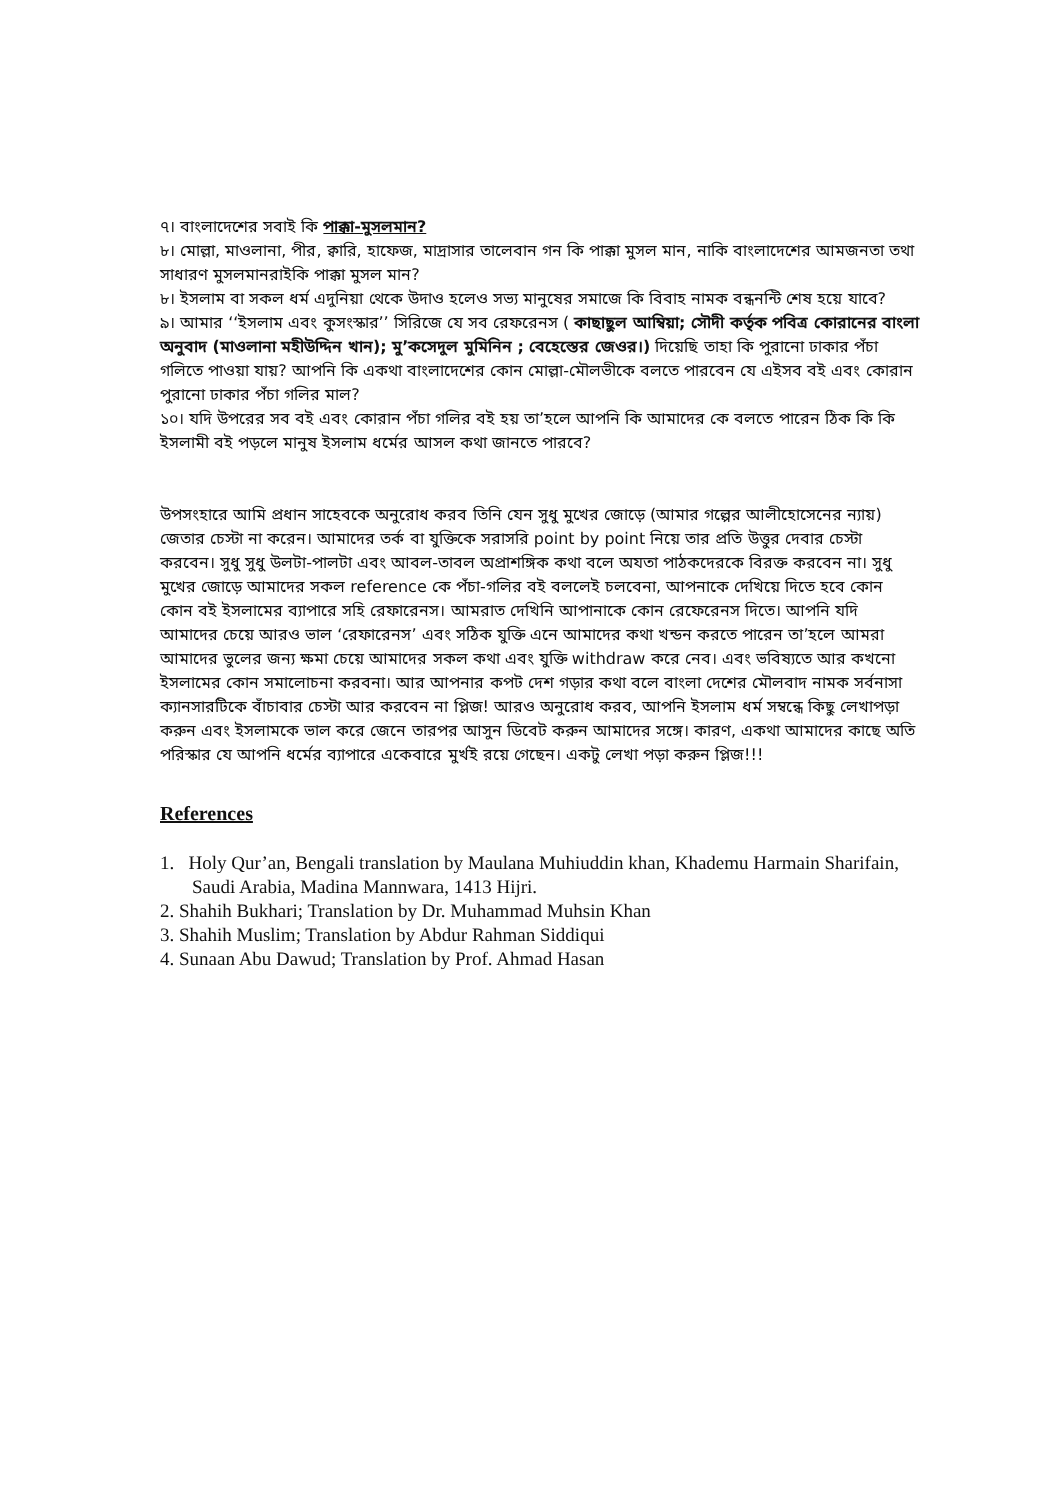৭। বাংলাদেশের সবাই কি পাক্কা-মুসলমান?
৮। মোল্লা, মাওলানা, পীর, ক্বারি, হাফেজ, মাদ্রাসার তালেবান গন কি পাক্কা মুসল মান, নাকি বাংলাদেশের আমজনতা তথা সাধারণ মুসলমানরাইকি পাক্কা মুসল মান?
৮। ইসলাম বা সকল ধর্ম এদুনিয়া থেকে উদাও হলেও সভ্য মানুষের সমাজে কি বিবাহ নামক বন্ধনন্টি শেষ হয়ে যাবে?
৯। আমার ‘‘ইসলাম এবং কুসংস্কার’’ সিরিজে যে সব রেফরেনস ( কাছাছুল আম্বিয়া; সৌদী কর্তৃক পবিত্র কোরানের বাংলা অনুবাদ (মাওলানা মহীউদ্দিন খান); মু’কসেদুল মুমিনিন ; বেহেস্তের জেওর।) দিয়েছি তাহা কি পুরানো ঢাকার পঁচা গলিতে পাওয়া যায়? আপনি কি একথা বাংলাদেশের কোন মোল্লা-মৌলভীকে বলতে পারবেন যে এইসব বই এবং কোরান পুরানো ঢাকার পঁচা গলির মাল?
১০। যদি উপরের সব বই এবং কোরান পঁচা গলির বই হয় তা’হলে আপনি কি আমাদের কে বলতে পারেন ঠিক কি কি ইসলামী বই পড়লে মানুষ ইসলাম ধর্মের আসল কথা জানতে পারবে?
উপসংহারে আমি প্রধান সাহেবকে অনুরোধ করব তিনি যেন সুধু মুখের জোড়ে (আমার গল্পের আলীহোসেনের ন্যায়) জেতার চেস্টা না করেন। আমাদের তর্ক বা যুক্তিকে সরাসরি point by point নিয়ে তার প্রতি উত্তুর দেবার চেস্টা করবেন। সুধু সুধু উলটা-পালটা এবং আবল-তাবল অপ্রাশঙ্গিক কথা বলে অযতা পাঠকদেরকে বিরক্ত করবেন না। সুধু মুখের জোড়ে আমাদের সকল reference কে পঁচা-গলির বই বললেই চলবেনা, আপনাকে দেখিয়ে দিতে হবে কোন কোন বই ইসলামের ব্যাপারে সহি রেফারেনস। আমরাত দেখিনি আপানাকে কোন রেফেরেনস দিতে। আপনি যদি আমাদের চেয়ে আরও ভাল ‘রেফারেনস’ এবং সঠিক যুক্তি এনে আমাদের কথা খন্ডন করতে পারেন তা’হলে আমরা আমাদের ভুলের জন্য ক্ষমা চেয়ে আমাদের সকল কথা এবং যুক্তি withdraw করে নেব। এবং ভবিষ্যতে আর কখনো ইসলামের কোন সমালোচনা করবনা। আর আপনার কপট দেশ গড়ার কথা বলে বাংলা দেশের মৌলবাদ নামক সর্বনাসা ক্যানসারটিকে বাঁচাবার চেস্টা আর করবেন না প্লিজ! আরও অনুরোধ করব, আপনি ইসলাম ধর্ম সম্বন্ধে কিছু লেখাপড়া করুন এবং ইসলামকে ভাল করে জেনে তারপর আসুন ডিবেট করুন আমাদের সঙ্গে। কারণ, একথা আমাদের কাছে অতি পরিস্কার যে আপনি ধর্মের ব্যাপারে একেবারে মুর্খই রয়ে গেছেন। একটু লেখা পড়া করুন প্লিজ!!!
References
1. Holy Qur’an, Bengali translation by Maulana Muhiuddin khan, Khademu Harmain Sharifain, Saudi Arabia, Madina Mannwara, 1413 Hijri.
2. Shahih Bukhari; Translation by Dr. Muhammad Muhsin Khan
3. Shahih Muslim; Translation by Abdur Rahman Siddiqui
4. Sunaan Abu Dawud; Translation by Prof. Ahmad Hasan